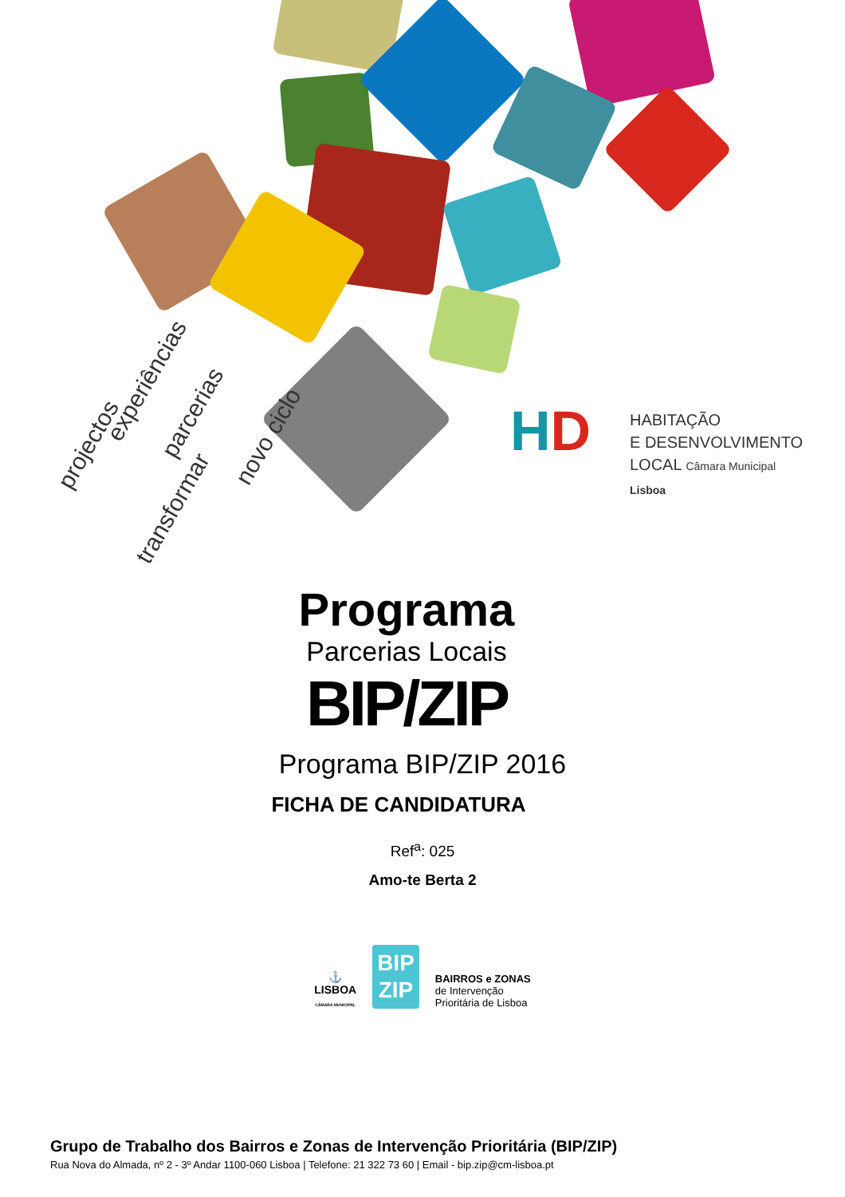experiências
projectos
parcerias
transformar
novo ciclo
HD
HABITAÇÃO
E DESENVOLVIMENTO
LOCAL Câmara Municipal Lisboa
Programa
Parcerias Locais
BIP/ZIP
Programa BIP/ZIP 2016
FICHA DE CANDIDATURA
Ref<sup>a</sup>: 025
Amo-te Berta 2
⚓
LISBOA
CÂMARA MUNICIPAL
BIP
ZIP
BAIRROS e ZONAS
de Intervenção
Prioritária de Lisboa
Grupo de Trabalho dos Bairros e Zonas de Intervenção Prioritária (BIP/ZIP)
Rua Nova do Almada, nº 2 - 3º Andar 1100-060 Lisboa | Telefone: 21 322 73 60 | Email - bip.zip@cm-lisboa.pt